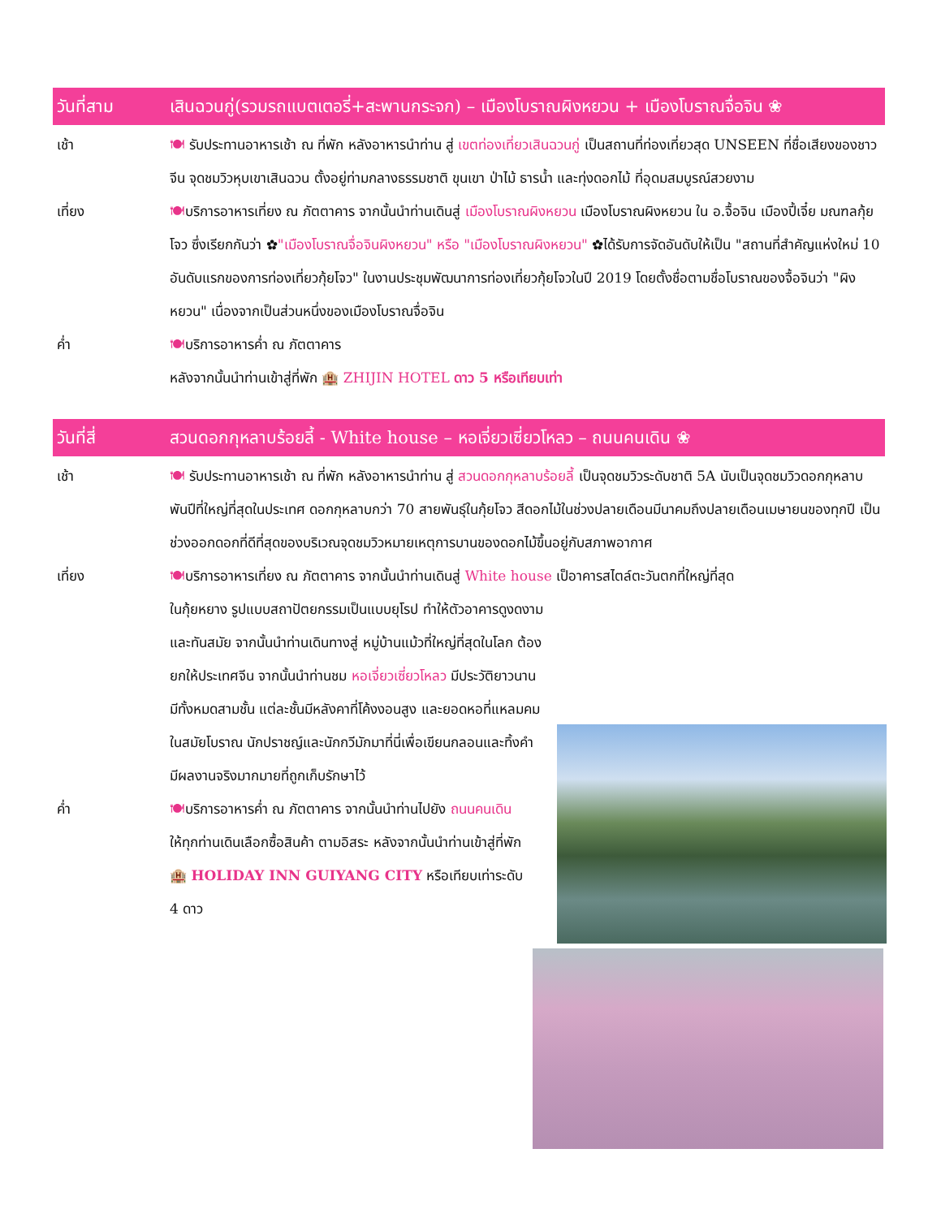วันที่สาม เสินฉวนกู่(รวมรถแบตเตอรี่+สะพานกระจก) – เมืองโบราณผิงหยวน + เมืองโบราณจื่อจิน ❀
เช้า 🍽 รับประทานอาหารเช้า ณ ที่พัก หลังอาหารนำท่าน สู่ เขตท่องเที่ยวเสินฉวนกู่ เป็นสถานที่ท่องเที่ยวสุด UNSEEN ที่ชื่อเสียงของชาวจีน จุดชมวิวหุบเขาเสินฉวน ตั้งอยู่ท่ามกลางธรรมชาติ ขุนเขา ป่าไม้ ธารน้ำ และทุ่งดอกไม้ ที่อุดมสมบูรณ์สวยงาม
เที่ยง 🍽บริการอาหารเที่ยง ณ ภัตตาคาร จากนั้นนำท่านเดินสู่ เมืองโบราณผิงหยวน เมืองโบราณผิงหยวน ใน อ.จื้อจิน เมืองปี้เจี๋ย มณฑลกุ้ยโจว ซึ่งเรียกกันว่า ✿"เมืองโบราณจื่อจินผิงหยวน" หรือ "เมืองโบราณผิงหยวน" ✿ได้รับการจัดอันดับให้เป็น "สถานที่สำคัญแห่งใหม่ 10 อันดับแรกของการท่องเที่ยวกุ้ยโจว" ในงานประชุมพัฒนาการท่องเที่ยวกุ้ยโจวในปี 2019 โดยตั้งชื่อตามชื่อโบราณของจื้อจินว่า "ผิงหยวน" เนื่องจากเป็นส่วนหนึ่งของเมืองโบราณจื่อจิน
ค่ำ 🍽บริการอาหารค่ำ ณ ภัตตาคาร
หลังจากนั้นนำท่านเข้าสู่ที่พัก 🏨 ZHIJIN HOTEL ดาว 5 หรือเทียบเท่า
วันที่สี่ สวนดอกกุหลาบร้อยลี้ - White house – หอเจี่ยวเซี่ยวโหลว – ถนนคนเดิน ❀
เช้า 🍽 รับประทานอาหารเช้า ณ ที่พัก หลังอาหารนำท่าน สู่ สวนดอกกุหลาบร้อยลี้ เป็นจุดชมวิวระดับชาติ 5A นับเป็นจุดชมวิวดอกกุหลาบพันปีที่ใหญ่ที่สุดในประเทศ ดอกกุหลาบกว่า 70 สายพันธุ์ในกุ้ยโจว สีดอกไม้ในช่วงปลายเดือนมีนาคมถึงปลายเดือนเมษายนของทุกปี เป็นช่วงออกดอกที่ดีที่สุดของบริเวณจุดชมวิวหมายเหตุการบานของดอกไม้ขึ้นอยู่กับสภาพอากาศ
เที่ยง 🍽บริการอาหารเที่ยง ณ ภัตตาคาร จากนั้นนำท่านเดินสู่ White house เป็อาคารสไตล์ตะวันตกที่ใหญ่ที่สุด
ในกุ้ยหยาง รูปแบบสถาปัตยกรรมเป็นแบบยุโรป ทำให้ตัวอาคารดูงดงาม และทันสมัย จากนั้นนำท่านเดินทางสู่ หมู่บ้านแม้วที่ใหญ่ที่สุดในโลก ต้องยกให้ประเทศจีน จากนั้นนำท่านชม หอเจี่ยวเซี่ยวโหลว มีประวัติยาวนาน มีทั้งหมดสามชั้น แต่ละชั้นมีหลังคาที่โค้งงอนสูง และยอดหอที่แหลมคม ในสมัยโบราณ นักปราชญ์และนักกวีมักมาที่นี่เพื่อเขียนกลอนและทิ้งคำ มีผลงานจริงมากมายที่ถูกเก็บรักษาไว้
ค่ำ 🍽บริการอาหารค่ำ ณ ภัตตาคาร จากนั้นนำท่านไปยัง ถนนคนเดิน ให้ทุกท่านเดินเลือกซื้อสินค้า ตามอิสระ หลังจากนั้นนำท่านเข้าสู่ที่พัก 🏨 HOLIDAY INN GUIYANG CITY หรือเทียบเท่าระดับ 4 ดาว